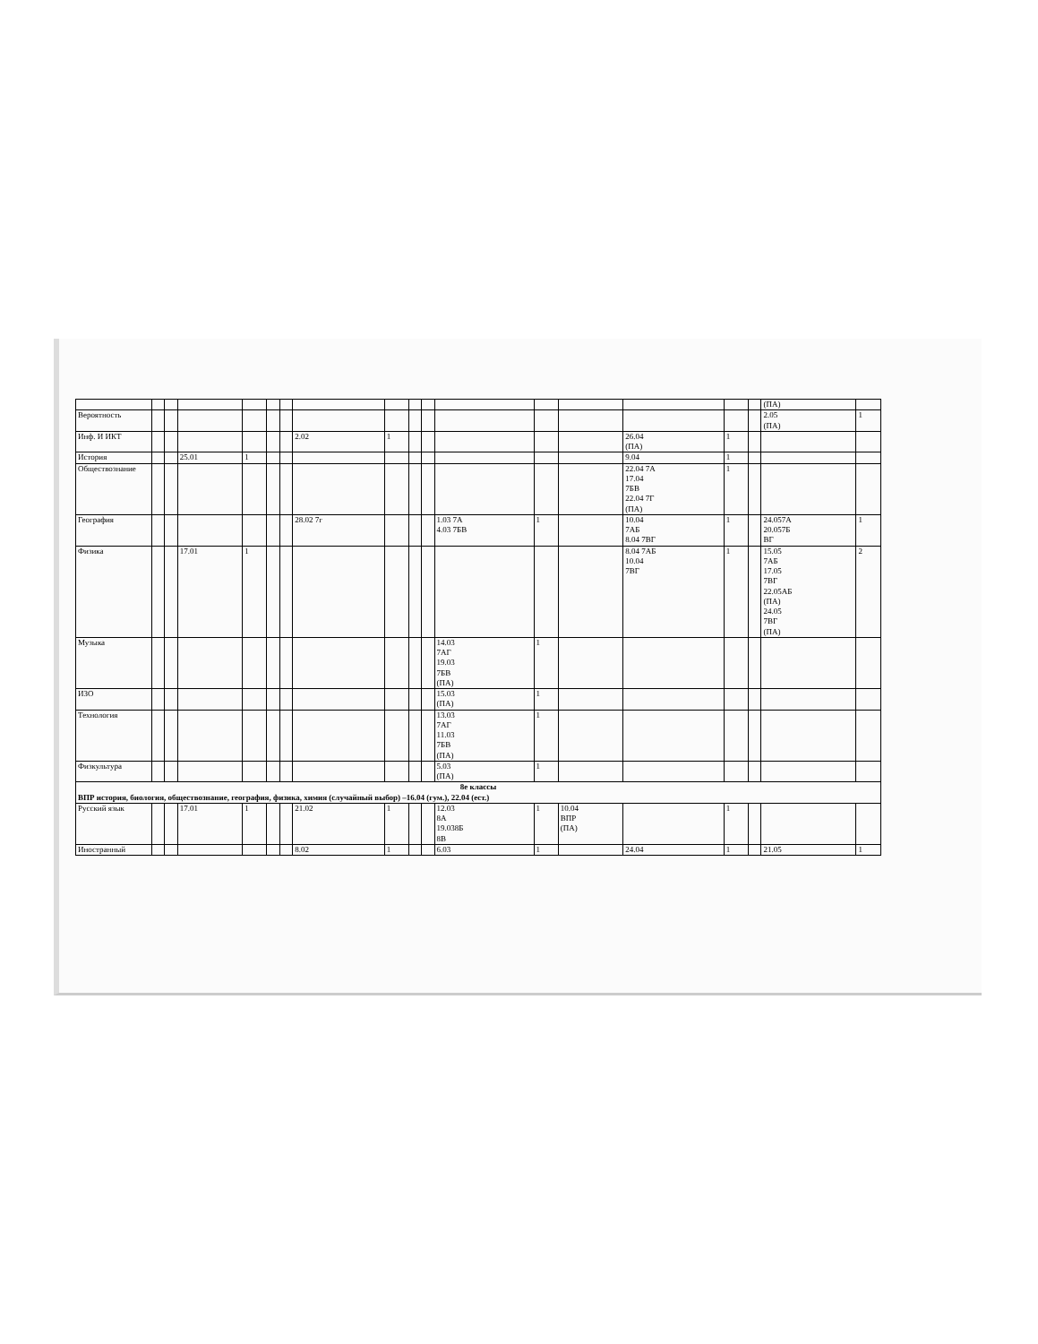| | | | | | | | | | | | | | | | | | (ПА) | |
| Вероятность | | | | | | | | | | | | | | | | | 2.05 (ПА) | 1 |
| Инф. И ИКТ | | | | | | | 2.02 | 1 | | | | | | 26.04 (ПА) | 1 | | | |
| История | | | 25.01 | 1 | | | | | | | | | | 9.04 | 1 | | | |
| Обществознание | | | | | | | | | | | | | | 22.04 7А 17.04 7БВ 22.04 7Г (ПА) | 1 | | | |
| География | | | | | | | 28.02 7г | | | | 1.03 7А 4.03 7БВ | 1 | | 10.04 7АБ 8.04 7ВГ | 1 | | 24.057А 20.057Б ВГ | 1 |
| Физика | | | 17.01 | 1 | | | | | | | | | | 8.04 7АБ 10.04 7ВГ | 1 | | 15.05 7АБ 17.05 7ВГ 22.05АБ (ПА) 24.05 7ВГ (ПА) | 2 |
| Музыка | | | | | | | | | | | 14.03 7АГ 19.03 7БВ (ПА) | 1 | | | | | | |
| ИЗО | | | | | | | | | | | 15.03 (ПА) | 1 | | | | | | |
| Технология | | | | | | | | | | | 13.03 7АГ 11.03 7БВ (ПА) | 1 | | | | | | |
| Физкультура | | | | | | | | | | | 5.03 (ПА) | 1 | | | | | | |
| 8е классы ВПР история, биология, обществознание, география, физика, химия (случайный выбор) –16.04 (гум.), 22.04 (ест.) | | | | | | | | | | | | | | | | | | |
| Русский язык | | | 17.01 | 1 | | | 21.02 | 1 | | | 12.03 8А 19.038Б 8В | 1 | 10.04 ВПР (ПА) | | 1 | | | |
| Иностранный | | | | | | | 8.02 | 1 | | | 6.03 | 1 | | 24.04 | 1 | | 21.05 | 1 |